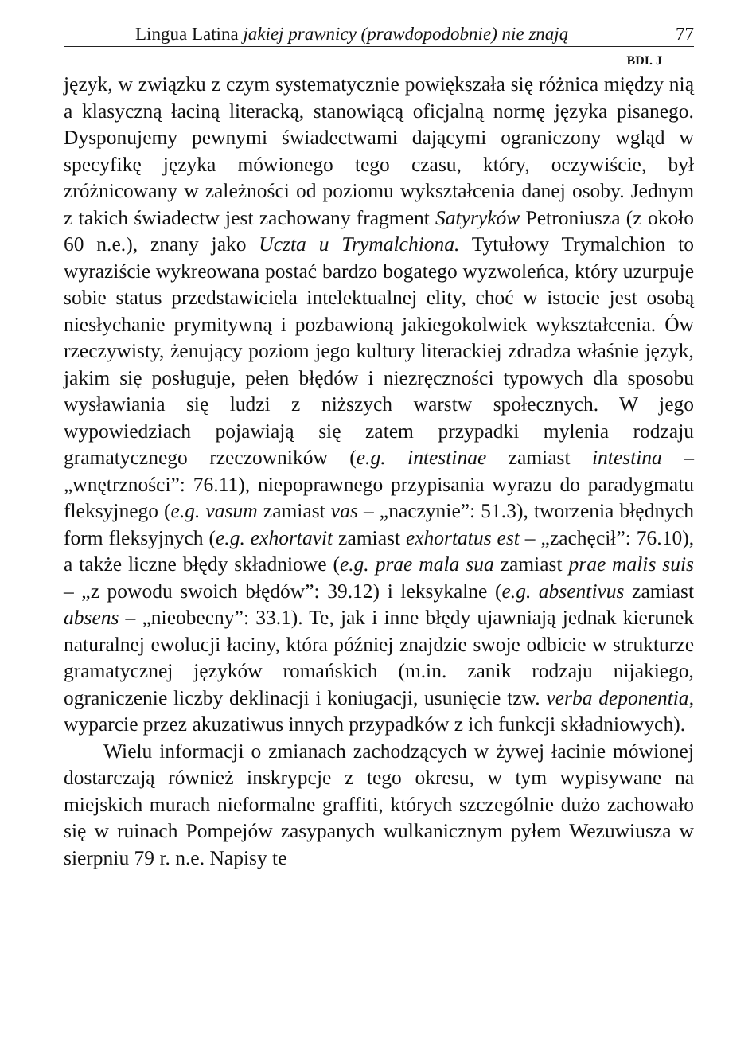Lingua Latina jakiej prawnicy (prawdopodobnie) nie znają 77
BDI. J
język, w związku z czym systematycznie powiększała się różnica między nią a klasyczną łaciną literacką, stanowiącą oficjalną normę języka pisanego. Dysponujemy pewnymi świadectwami dającymi ograniczony wgląd w specyfikę języka mówionego tego czasu, który, oczywiście, był zróżnicowany w zależności od poziomu wykształcenia danej osoby. Jednym z takich świadectw jest zachowany fragment Satyryków Petroniusza (z około 60 n.e.), znany jako Uczta u Trymalchiona. Tytułowy Trymalchion to wyraziście wykreowana postać bardzo bogatego wyzwoleńca, który uzurpuje sobie status przedstawiciela intelektualnej elity, choć w istocie jest osobą niesłychanie prymitywną i pozbawioną jakiegokolwiek wykształcenia. Ów rzeczywisty, żenujący poziom jego kultury literackiej zdradza właśnie język, jakim się posługuje, pełen błędów i niezręczności typowych dla sposobu wysławiania się ludzi z niższych warstw społecznych. W jego wypowiedziach pojawiają się zatem przypadki mylenia rodzaju gramatycznego rzeczowników (e.g. intestinae zamiast intestina – „wnętrzności”: 76.11), niepoprawnego przypisania wyrazu do paradygmatu fleksyjnego (e.g. vasum zamiast vas – „naczynie”: 51.3), tworzenia błędnych form fleksyjnych (e.g. exhortavit zamiast exhortatus est – „zachęcił”: 76.10), a także liczne błędy składniowe (e.g. prae mala sua zamiast prae malis suis – „z powodu swoich błędów”: 39.12) i leksykalne (e.g. absentivus zamiast absens – „nieobecny”: 33.1). Te, jak i inne błędy ujawniają jednak kierunek naturalnej ewolucji łaciny, która później znajdzie swoje odbicie w strukturze gramatycznej języków romańskich (m.in. zanik rodzaju nijakiego, ograniczenie liczby deklinacji i koniugacji, usunięcie tzw. verba deponentia, wyparcie przez akuzatiwus innych przypadków z ich funkcji składniowych).
Wielu informacji o zmianach zachodzących w żywej łacinie mówionej dostarczają również inskrypcje z tego okresu, w tym wypisywane na miejskich murach nieformalne graffiti, których szczególnie dużo zachowało się w ruinach Pompejów zasypanych wulkanicznym pyłem Wezuwiusza w sierpniu 79 r. n.e. Napisy te